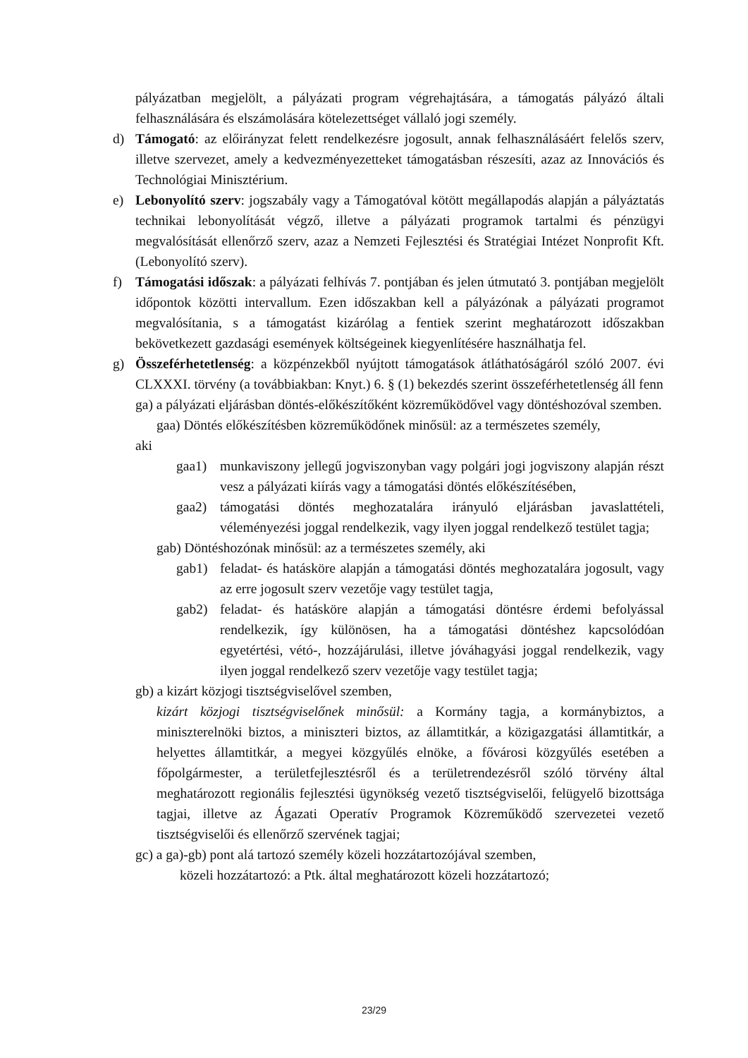pályázatban megjelölt, a pályázati program végrehajtására, a támogatás pályázó általi felhasználására és elszámolására kötelezettséget vállaló jogi személy.
d) Támogató: az előirányzat felett rendelkezésre jogosult, annak felhasználásáért felelős szerv, illetve szervezet, amely a kedvezményezetteket támogatásban részesíti, azaz az Innovációs és Technológiai Minisztérium.
e) Lebonyolító szerv: jogszabály vagy a Támogatóval kötött megállapodás alapján a pályáztatás technikai lebonyolítását végző, illetve a pályázati programok tartalmi és pénzügyi megvalósítását ellenőrző szerv, azaz a Nemzeti Fejlesztési és Stratégiai Intézet Nonprofit Kft. (Lebonyolító szerv).
f) Támogatási időszak: a pályázati felhívás 7. pontjában és jelen útmutató 3. pontjában megjelölt időpontok közötti intervallum. Ezen időszakban kell a pályázónak a pályázati programot megvalósítania, s a támogatást kizárólag a fentiek szerint meghatározott időszakban bekövetkezett gazdasági események költségeinek kiegyenlítésére használhatja fel.
g) Összeférhetetlenség: a közpénzekből nyújtott támogatások átláthatóságáról szóló 2007. évi CLXXXI. törvény (a továbbiakban: Knyt.) 6. § (1) bekezdés szerint összeférhetetlenség áll fenn
ga) a pályázati eljárásban döntés-előkészítőként közreműködővel vagy döntéshozóval szemben.
gaa) Döntés előkészítésben közreműködőnek minősül: az a természetes személy,
aki
gaa1) munkaviszony jellegű jogviszonyban vagy polgári jogi jogviszony alapján részt vesz a pályázati kiírás vagy a támogatási döntés előkészítésében,
gaa2) támogatási döntés meghozatalára irányuló eljárásban javaslattételi, véleményezési joggal rendelkezik, vagy ilyen joggal rendelkező testület tagja;
gab) Döntéshozónak minősül: az a természetes személy, aki
gab1) feladat- és hatásköre alapján a támogatási döntés meghozatalára jogosult, vagy az erre jogosult szerv vezetője vagy testület tagja,
gab2) feladat- és hatásköre alapján a támogatási döntésre érdemi befolyással rendelkezik, így különösen, ha a támogatási döntéshez kapcsolódóan egyetértési, vétó-, hozzájárulási, illetve jóváhagyási joggal rendelkezik, vagy ilyen joggal rendelkező szerv vezetője vagy testület tagja;
gb) a kizárt közjogi tisztségviselővel szemben,
kizárt közjogi tisztségviselőnek minősül: a Kormány tagja, a kormánybiztos, a miniszterelnöki biztos, a miniszteri biztos, az államtitkár, a közigazgatási államtitkár, a helyettes államtitkár, a megyei közgyűlés elnöke, a fővárosi közgyűlés esetében a főpolgármester, a területfejlesztésről és a területrendezésről szóló törvény által meghatározott regionális fejlesztési ügynökség vezető tisztségviselői, felügyelő bizottsága tagjai, illetve az Ágazati Operatív Programok Közreműködő szervezetei vezető tisztségviselői és ellenőrző szervének tagjai;
gc) a ga)-gb) pont alá tartozó személy közeli hozzátartozójával szemben,
közeli hozzátartozó: a Ptk. által meghatározott közeli hozzátartozó;
23/29